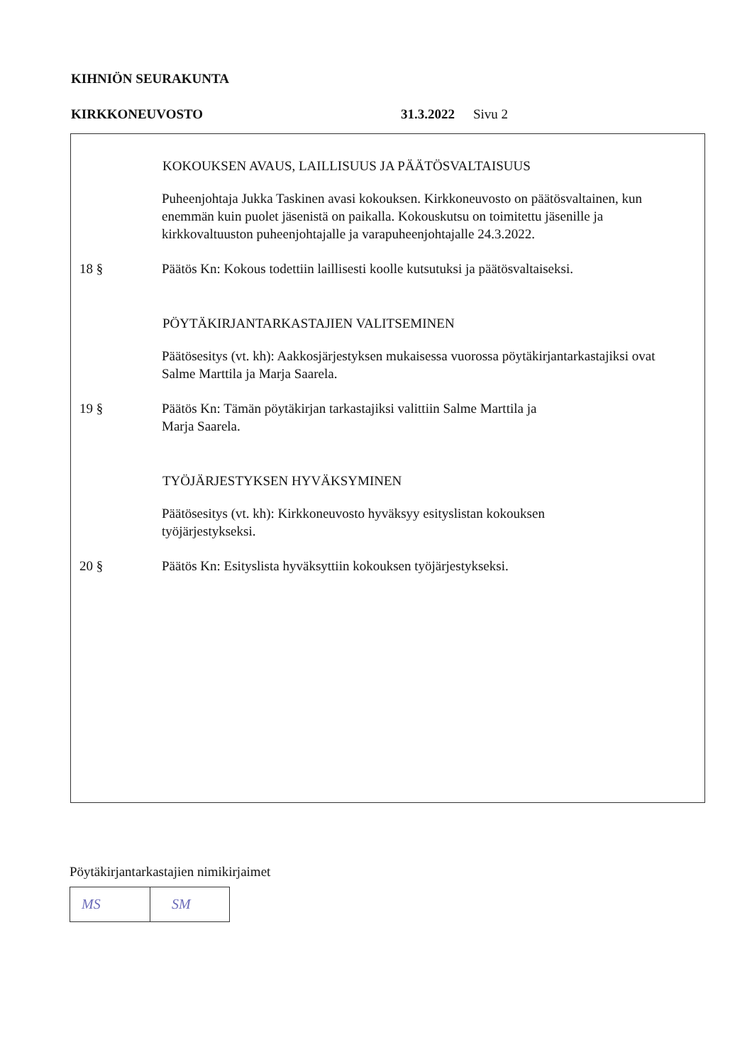KIHNIÖN SEURAKUNTA
KIRKKONEUVOSTO 31.3.2022 Sivu 2
KOKOUKSEN AVAUS, LAILLISUUS JA PÄÄTÖSVALTAISUUS
Puheenjohtaja Jukka Taskinen avasi kokouksen. Kirkkoneuvosto on päätösvaltainen, kun enemmän kuin puolet jäsenistä on paikalla. Kokouskutsu on toimitettu jäsenille ja kirkkovaltuuston puheenjohtajalle ja varapuheenjohtajalle 24.3.2022.
18 § Päätös Kn: Kokous todettiin laillisesti koolle kutsutuksi ja päätösvaltaiseksi.
PÖYTÄKIRJANTARKASTAJIEN VALITSEMINEN
Päätösesitys (vt. kh): Aakkosjärjestyksen mukaisessa vuorossa pöytäkirjantarkastajiksi ovat Salme Marttila ja Marja Saarela.
19 § Päätös Kn: Tämän pöytäkirjan tarkastajiksi valittiin Salme Marttila ja
Marja Saarela.
TYÖJÄRJESTYKSEN HYVÄKSYMINEN
Päätösesitys (vt. kh): Kirkkoneuvosto hyväksyy esityslistan kokouksen
työjärjestykseksi.
20 § Päätös Kn: Esityslista hyväksyttiin kokouksen työjärjestykseksi.
Pöytäkirjantarkastajien nimikirjaimet
MS SM